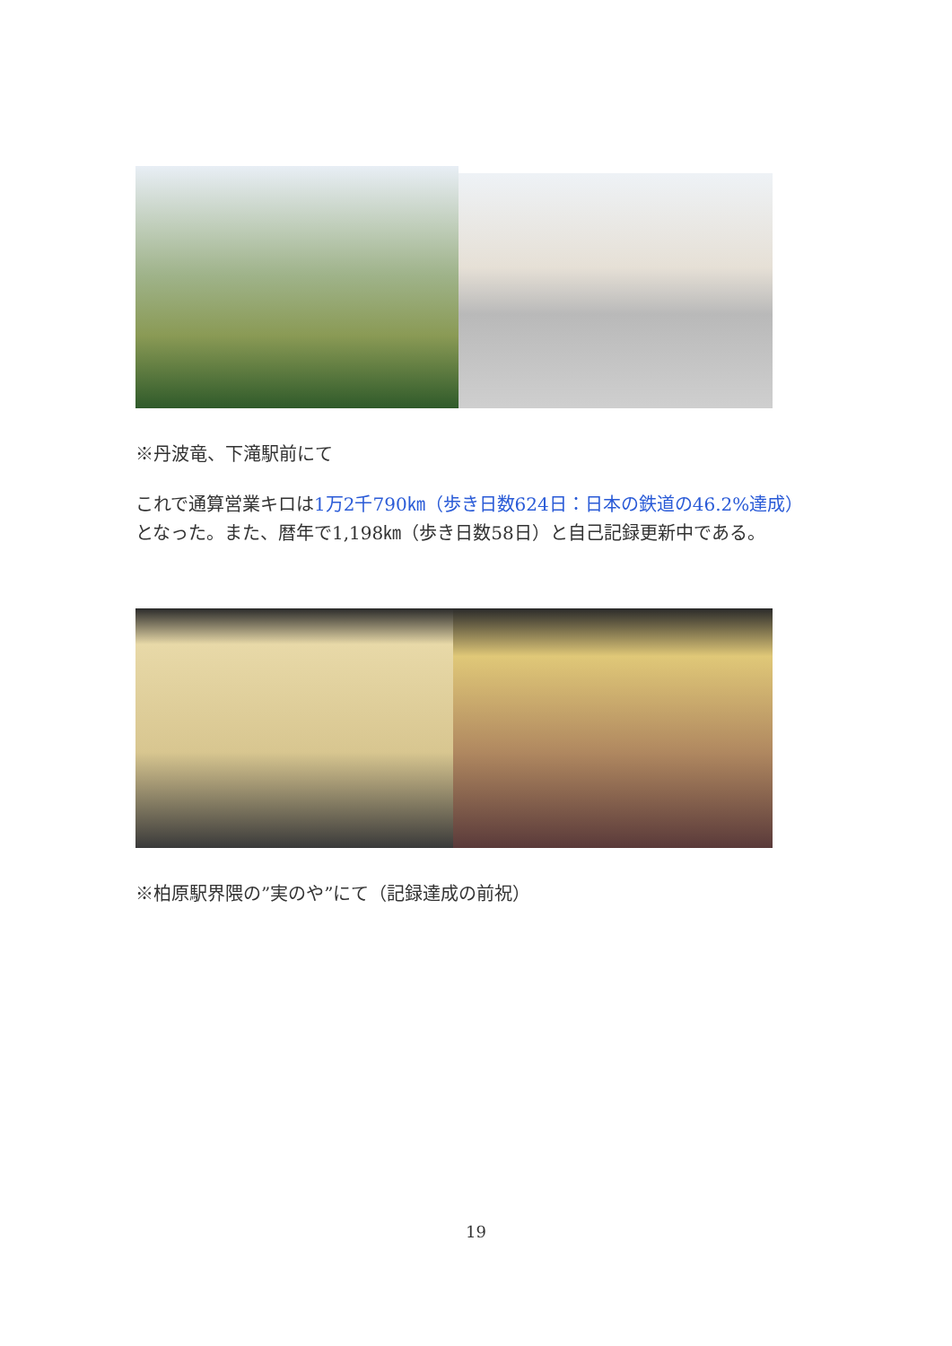※丹波竜、下滝駅前にて
これで通算営業キロは1万2千790㎞（歩き日数624日：日本の鉄道の46.2%達成）となった。また、暦年で1,198㎞（歩き日数58日）と自己記録更新中である。
※柏原駅界隈の”実のや”にて（記録達成の前祝）
19